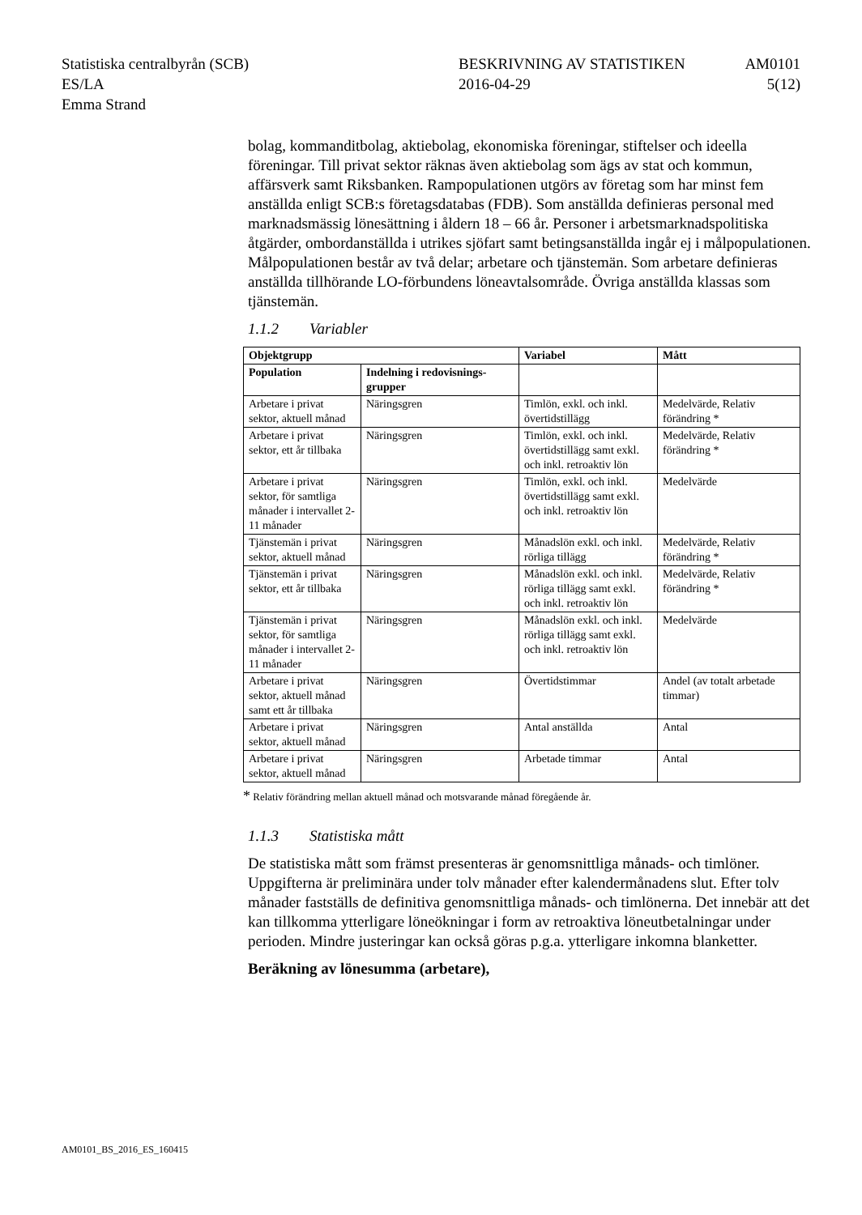Statistiska centralbyrån (SCB)
ES/LA
Emma Strand
BESKRIVNING AV STATISTIKEN
2016-04-29
AM0101
5(12)
bolag, kommanditbolag, aktiebolag, ekonomiska föreningar, stiftelser och ideella föreningar. Till privat sektor räknas även aktiebolag som ägs av stat och kommun, affärsverk samt Riksbanken. Rampopulationen utgörs av företag som har minst fem anställda enligt SCB:s företagsdatabas (FDB). Som anställda definieras personal med marknadsmässig lönesättning i åldern 18 – 66 år. Personer i arbetsmarknadspolitiska åtgärder, ombordanställda i utrikes sjöfart samt betingsanställda ingår ej i målpopulationen. Målpopulationen består av två delar; arbetare och tjänstemän. Som arbetare definieras anställda tillhörande LO-förbundens löneavtalsområde. Övriga anställda klassas som tjänstemän.
1.1.2 Variabler
| Objektgrupp | | Variabel | Mått |
| --- | --- | --- | --- |
| Population | Indelning i redovisnings-grupper | | |
| Arbetare i privat sektor, aktuell månad | Näringsgren | Timlön, exkl. och inkl. övertidstillägg | Medelvärde, Relativ förändring * |
| Arbetare i privat sektor, ett år tillbaka | Näringsgren | Timlön, exkl. och inkl. övertidstillägg samt exkl. och inkl. retroaktiv lön | Medelvärde, Relativ förändring * |
| Arbetare i privat sektor, för samtliga månader i intervallet 2-11 månader | Näringsgren | Timlön, exkl. och inkl. övertidstillägg samt exkl. och inkl. retroaktiv lön | Medelvärde |
| Tjänstemän i privat sektor, aktuell månad | Näringsgren | Månadslön exkl. och inkl. rörliga tillägg | Medelvärde, Relativ förändring * |
| Tjänstemän i privat sektor, ett år tillbaka | Näringsgren | Månadslön exkl. och inkl. rörliga tillägg samt exkl. och inkl. retroaktiv lön | Medelvärde, Relativ förändring * |
| Tjänstemän i privat sektor, för samtliga månader i intervallet 2-11 månader | Näringsgren | Månadslön exkl. och inkl. rörliga tillägg samt exkl. och inkl. retroaktiv lön | Medelvärde |
| Arbetare i privat sektor, aktuell månad samt ett år tillbaka | Näringsgren | Övertidstimmar | Andel (av totalt arbetade timmar) |
| Arbetare i privat sektor, aktuell månad | Näringsgren | Antal anställda | Antal |
| Arbetare i privat sektor, aktuell månad | Näringsgren | Arbetade timmar | Antal |
* Relativ förändring mellan aktuell månad och motsvarande månad föregående år.
1.1.3 Statistiska mått
De statistiska mått som främst presenteras är genomsnittliga månads- och timlöner. Uppgifterna är preliminära under tolv månader efter kalendermånadens slut. Efter tolv månader fastställs de definitiva genomsnittliga månads- och timlönerna. Det innebär att det kan tillkomma ytterligare löneökningar i form av retroaktiva löneutbetalningar under perioden. Mindre justeringar kan också göras p.g.a. ytterligare inkomna blanketter.
Beräkning av lönesumma (arbetare),
AM0101_BS_2016_ES_160415